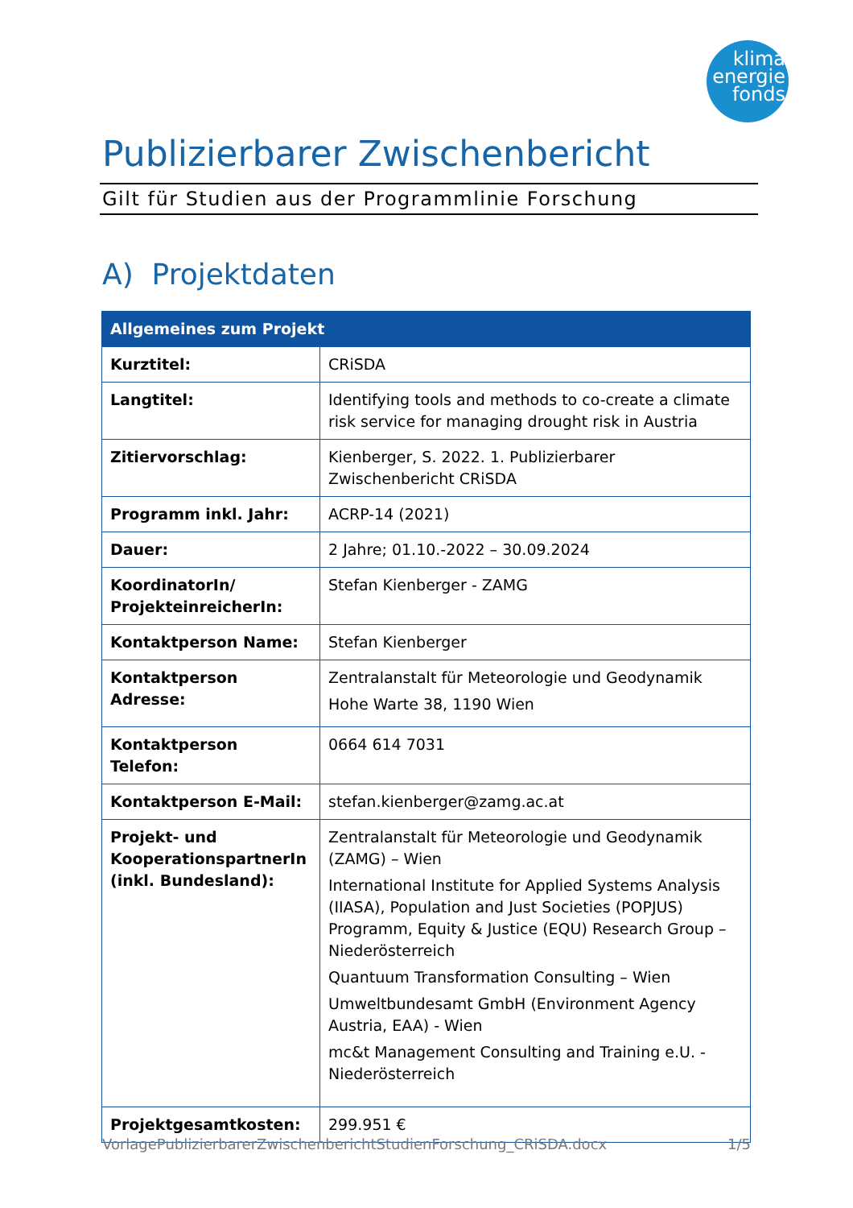klima
energie
fonds
Publizierbarer Zwischenbericht
Gilt für Studien aus der Programmlinie Forschung
A) Projektdaten
| Allgemeines zum Projekt | |
| --- | --- |
| Kurztitel: | CRiSDA |
| Langtitel: | Identifying tools and methods to co-create a climate risk service for managing drought risk in Austria |
| Zitiervorschlag: | Kienberger, S. 2022. 1. Publizierbarer Zwischenbericht CRiSDA |
| Programm inkl. Jahr: | ACRP-14 (2021) |
| Dauer: | 2 Jahre; 01.10.-2022 – 30.09.2024 |
| KoordinatorIn/ ProjekteinreicherIn: | Stefan Kienberger - ZAMG |
| Kontaktperson Name: | Stefan Kienberger |
| Kontaktperson Adresse: | Zentralanstalt für Meteorologie und Geodynamik Hohe Warte 38, 1190 Wien |
| Kontaktperson Telefon: | 0664 614 7031 |
| Kontaktperson E-Mail: | stefan.kienberger@zamg.ac.at |
| Projekt- und KooperationspartnerIn (inkl. Bundesland): | Zentralanstalt für Meteorologie und Geodynamik (ZAMG) – Wien International Institute for Applied Systems Analysis (IIASA), Population and Just Societies (POPJUS) Programm, Equity & Justice (EQU) Research Group – Niederösterreich Quantuum Transformation Consulting – Wien Umweltbundesamt GmbH (Environment Agency Austria, EAA) - Wien mc&t Management Consulting and Training e.U. - Niederösterreich |
| Projektgesamtkosten: | 299.951 € |
VorlagePublizierbarerZwischenberichtStudienForschung_CRiSDA.docx 1/5